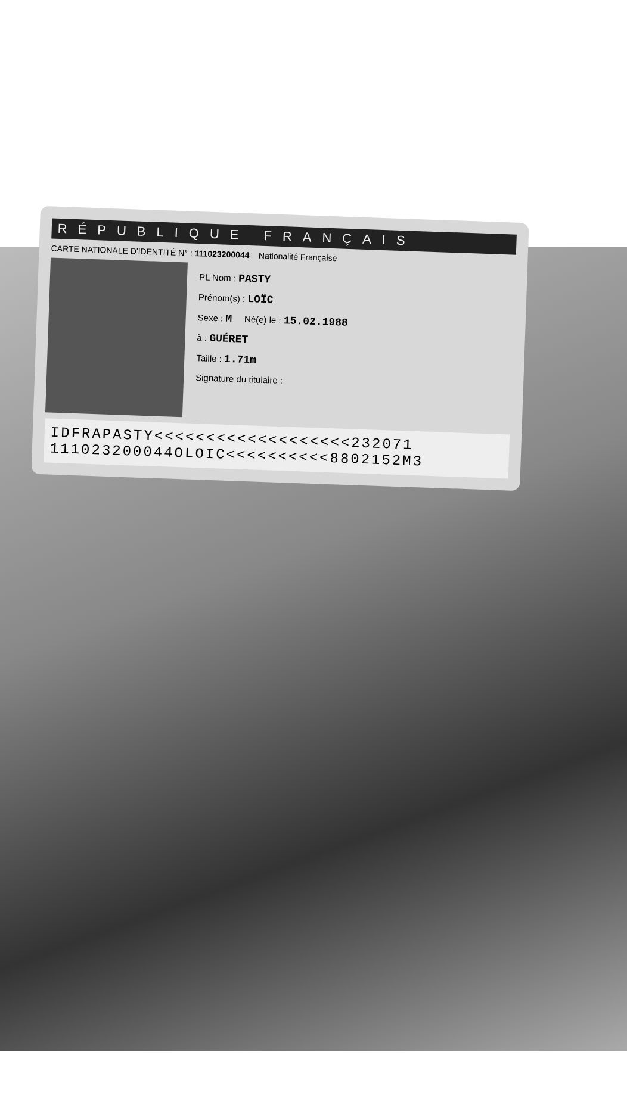RÉPUBLIQUE FRANÇAIS
CARTE NATIONALE D'IDENTITÉ N° : 111023200044 Nationalité Française
PL Nom : PASTY
Prénom(s) : LOÏC
Sexe : M Né(e) le : 15.02.1988
à : GUÉRET
Taille : 1.71m
Signature du titulaire :
IDFRAPASTY<<<<<<<<<<<<<<<<<<<232071
111023200044OLOIC<<<<<<<<<<8802152M3